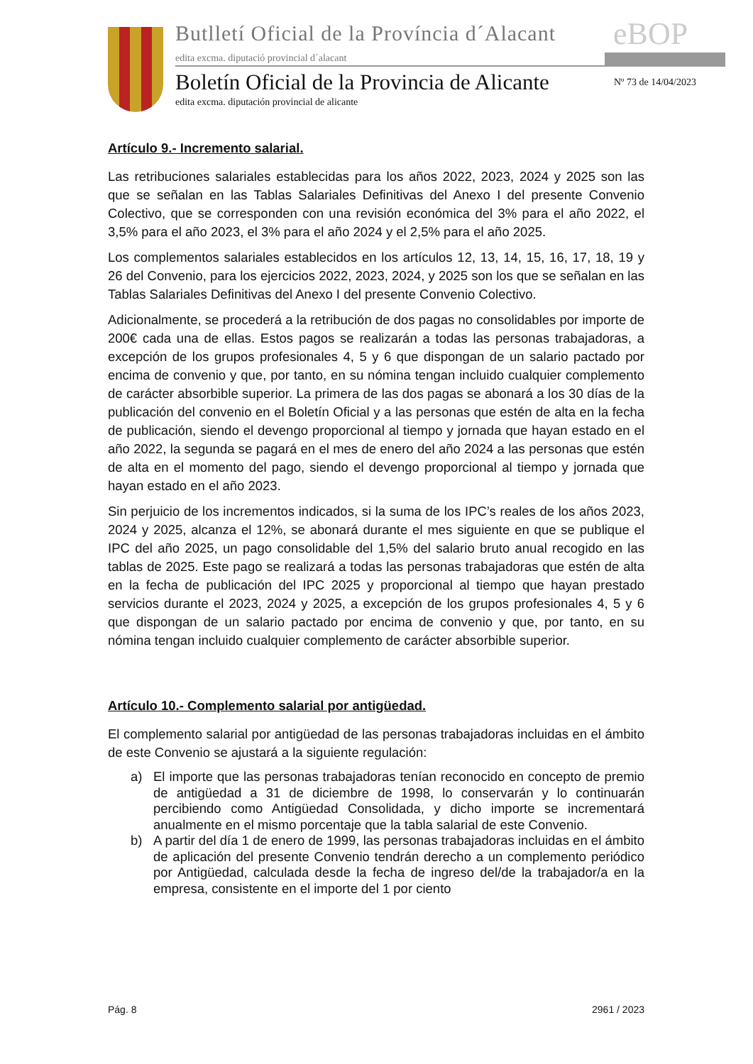Butlletí Oficial de la Província d´Alacant
eBOP
edita excma. diputació provincial d´alacant
Boletín Oficial de la Provincia de Alicante
edita excma. diputación provincial de alicante
Nº 73 de 14/04/2023
Artículo 9.- Incremento salarial.
Las retribuciones salariales establecidas para los años 2022, 2023, 2024 y 2025 son las que se señalan en las Tablas Salariales Definitivas del Anexo I del presente Convenio Colectivo, que se corresponden con una revisión económica del 3% para el año 2022, el 3,5% para el año 2023, el 3% para el año 2024 y el 2,5% para el año 2025.
Los complementos salariales establecidos en los artículos 12, 13, 14, 15, 16, 17, 18, 19 y 26 del Convenio, para los ejercicios 2022, 2023, 2024, y 2025 son los que se señalan en las Tablas Salariales Definitivas del Anexo I del presente Convenio Colectivo.
Adicionalmente, se procederá a la retribución de dos pagas no consolidables por importe de 200€ cada una de ellas. Estos pagos se realizarán a todas las personas trabajadoras, a excepción de los grupos profesionales 4, 5 y 6 que dispongan de un salario pactado por encima de convenio y que, por tanto, en su nómina tengan incluido cualquier complemento de carácter absorbible superior. La primera de las dos pagas se abonará a los 30 días de la publicación del convenio en el Boletín Oficial y a las personas que estén de alta en la fecha de publicación, siendo el devengo proporcional al tiempo y jornada que hayan estado en el año 2022, la segunda se pagará en el mes de enero del año 2024 a las personas que estén de alta en el momento del pago, siendo el devengo proporcional al tiempo y jornada que hayan estado en el año 2023.
Sin perjuicio de los incrementos indicados, si la suma de los IPC’s reales de los años 2023, 2024 y 2025, alcanza el 12%, se abonará durante el mes siguiente en que se publique el IPC del año 2025, un pago consolidable del 1,5% del salario bruto anual recogido en las tablas de 2025. Este pago se realizará a todas las personas trabajadoras que estén de alta en la fecha de publicación del IPC 2025 y proporcional al tiempo que hayan prestado servicios durante el 2023, 2024 y 2025, a excepción de los grupos profesionales 4, 5 y 6 que dispongan de un salario pactado por encima de convenio y que, por tanto, en su nómina tengan incluido cualquier complemento de carácter absorbible superior.
Artículo 10.- Complemento salarial por antigüedad.
El complemento salarial por antigüedad de las personas trabajadoras incluidas en el ámbito de este Convenio se ajustará a la siguiente regulación:
a) El importe que las personas trabajadoras tenían reconocido en concepto de premio de antigüedad a 31 de diciembre de 1998, lo conservarán y lo continuarán percibiendo como Antigüedad Consolidada, y dicho importe se incrementará anualmente en el mismo porcentaje que la tabla salarial de este Convenio.
b) A partir del día 1 de enero de 1999, las personas trabajadoras incluidas en el ámbito de aplicación del presente Convenio tendrán derecho a un complemento periódico por Antigüedad, calculada desde la fecha de ingreso del/de la trabajador/a en la empresa, consistente en el importe del 1 por ciento
Pág. 8 2961 / 2023